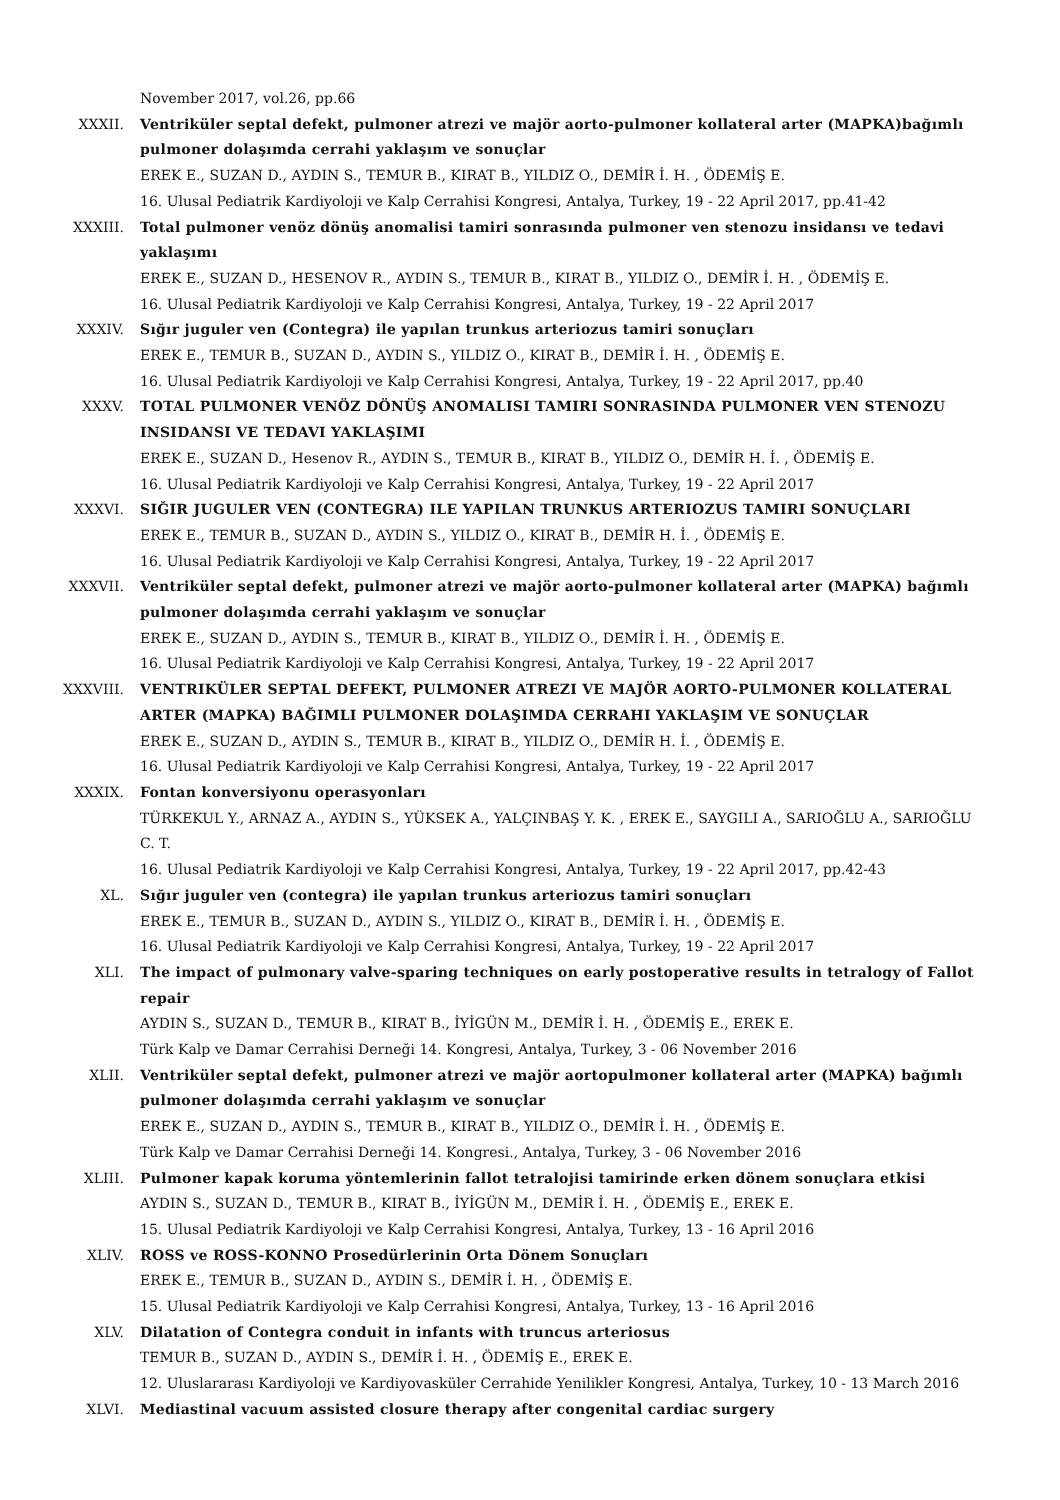November 2017, vol.26, pp.66
XXXII. Ventriküler septal defekt, pulmoner atrezi ve majör aorto-pulmoner kollateral arter (MAPKA)bağımlı pulmoner dolaşımda cerrahi yaklaşım ve sonuçlar
EREK E., SUZAN D., AYDIN S., TEMUR B., KIRAT B., YILDIZ O., DEMİR İ. H. , ÖDEMİŞ E.
16. Ulusal Pediatrik Kardiyoloji ve Kalp Cerrahisi Kongresi, Antalya, Turkey, 19 - 22 April 2017, pp.41-42
XXXIII. Total pulmoner venöz dönüş anomalisi tamiri sonrasında pulmoner ven stenozu insidansı ve tedavi yaklaşımı
EREK E., SUZAN D., HESENOV R., AYDIN S., TEMUR B., KIRAT B., YILDIZ O., DEMİR İ. H. , ÖDEMİŞ E.
16. Ulusal Pediatrik Kardiyoloji ve Kalp Cerrahisi Kongresi, Antalya, Turkey, 19 - 22 April 2017
XXXIV. Sığır juguler ven (Contegra) ile yapılan trunkus arteriozus tamiri sonuçları
EREK E., TEMUR B., SUZAN D., AYDIN S., YILDIZ O., KIRAT B., DEMİR İ. H. , ÖDEMİŞ E.
16. Ulusal Pediatrik Kardiyoloji ve Kalp Cerrahisi Kongresi, Antalya, Turkey, 19 - 22 April 2017, pp.40
XXXV. TOTAL PULMONER VENÖZ DÖNÜŞ ANOMALISI TAMIRI SONRASINDA PULMONER VEN STENOZU INSIDANSI VE TEDAVI YAKLAŞIMI
EREK E., SUZAN D., Hesenov R., AYDIN S., TEMUR B., KIRAT B., YILDIZ O., DEMİR H. İ. , ÖDEMİŞ E.
16. Ulusal Pediatrik Kardiyoloji ve Kalp Cerrahisi Kongresi, Antalya, Turkey, 19 - 22 April 2017
XXXVI. SIĞIR JUGULER VEN (CONTEGRA) ILE YAPILAN TRUNKUS ARTERIOZUS TAMIRI SONUÇLARI
EREK E., TEMUR B., SUZAN D., AYDIN S., YILDIZ O., KIRAT B., DEMİR H. İ. , ÖDEMİŞ E.
16. Ulusal Pediatrik Kardiyoloji ve Kalp Cerrahisi Kongresi, Antalya, Turkey, 19 - 22 April 2017
XXXVII. Ventriküler septal defekt, pulmoner atrezi ve majör aorto-pulmoner kollateral arter (MAPKA) bağımlı pulmoner dolaşımda cerrahi yaklaşım ve sonuçlar
EREK E., SUZAN D., AYDIN S., TEMUR B., KIRAT B., YILDIZ O., DEMİR İ. H. , ÖDEMİŞ E.
16. Ulusal Pediatrik Kardiyoloji ve Kalp Cerrahisi Kongresi, Antalya, Turkey, 19 - 22 April 2017
XXXVIII. VENTRIKÜLER SEPTAL DEFEKT, PULMONER ATREZI VE MAJÖR AORTO-PULMONER KOLLATERAL ARTER (MAPKA) BAĞIMLI PULMONER DOLAŞIMDA CERRAHI YAKLAŞIM VE SONUÇLAR
EREK E., SUZAN D., AYDIN S., TEMUR B., KIRAT B., YILDIZ O., DEMİR H. İ. , ÖDEMİŞ E.
16. Ulusal Pediatrik Kardiyoloji ve Kalp Cerrahisi Kongresi, Antalya, Turkey, 19 - 22 April 2017
XXXIX. Fontan konversiyonu operasyonları
TÜRKEKUL Y., ARNAZ A., AYDIN S., YÜKSEK A., YALÇINBAŞ Y. K. , EREK E., SAYGILI A., SARIOĞLU A., SARIOĞLU C. T.
16. Ulusal Pediatrik Kardiyoloji ve Kalp Cerrahisi Kongresi, Antalya, Turkey, 19 - 22 April 2017, pp.42-43
XL. Sığır juguler ven (contegra) ile yapılan trunkus arteriozus tamiri sonuçları
EREK E., TEMUR B., SUZAN D., AYDIN S., YILDIZ O., KIRAT B., DEMİR İ. H. , ÖDEMİŞ E.
16. Ulusal Pediatrik Kardiyoloji ve Kalp Cerrahisi Kongresi, Antalya, Turkey, 19 - 22 April 2017
XLI. The impact of pulmonary valve-sparing techniques on early postoperative results in tetralogy of Fallot repair
AYDIN S., SUZAN D., TEMUR B., KIRAT B., İYİGÜN M., DEMİR İ. H. , ÖDEMİŞ E., EREK E.
Türk Kalp ve Damar Cerrahisi Derneği 14. Kongresi, Antalya, Turkey, 3 - 06 November 2016
XLII. Ventriküler septal defekt, pulmoner atrezi ve majör aortopulmoner kollateral arter (MAPKA) bağımlı pulmoner dolaşımda cerrahi yaklaşım ve sonuçlar
EREK E., SUZAN D., AYDIN S., TEMUR B., KIRAT B., YILDIZ O., DEMİR İ. H. , ÖDEMİŞ E.
Türk Kalp ve Damar Cerrahisi Derneği 14. Kongresi., Antalya, Turkey, 3 - 06 November 2016
XLIII. Pulmoner kapak koruma yöntemlerinin fallot tetralojisi tamirinde erken dönem sonuçlara etkisi
AYDIN S., SUZAN D., TEMUR B., KIRAT B., İYİGÜN M., DEMİR İ. H. , ÖDEMİŞ E., EREK E.
15. Ulusal Pediatrik Kardiyoloji ve Kalp Cerrahisi Kongresi, Antalya, Turkey, 13 - 16 April 2016
XLIV. ROSS ve ROSS-KONNO Prosedürlerinin Orta Dönem Sonuçları
EREK E., TEMUR B., SUZAN D., AYDIN S., DEMİR İ. H. , ÖDEMİŞ E.
15. Ulusal Pediatrik Kardiyoloji ve Kalp Cerrahisi Kongresi, Antalya, Turkey, 13 - 16 April 2016
XLV. Dilatation of Contegra conduit in infants with truncus arteriosus
TEMUR B., SUZAN D., AYDIN S., DEMİR İ. H. , ÖDEMİŞ E., EREK E.
12. Uluslararası Kardiyoloji ve Kardiyovasküler Cerrahide Yenilikler Kongresi, Antalya, Turkey, 10 - 13 March 2016
XLVI. Mediastinal vacuum assisted closure therapy after congenital cardiac surgery